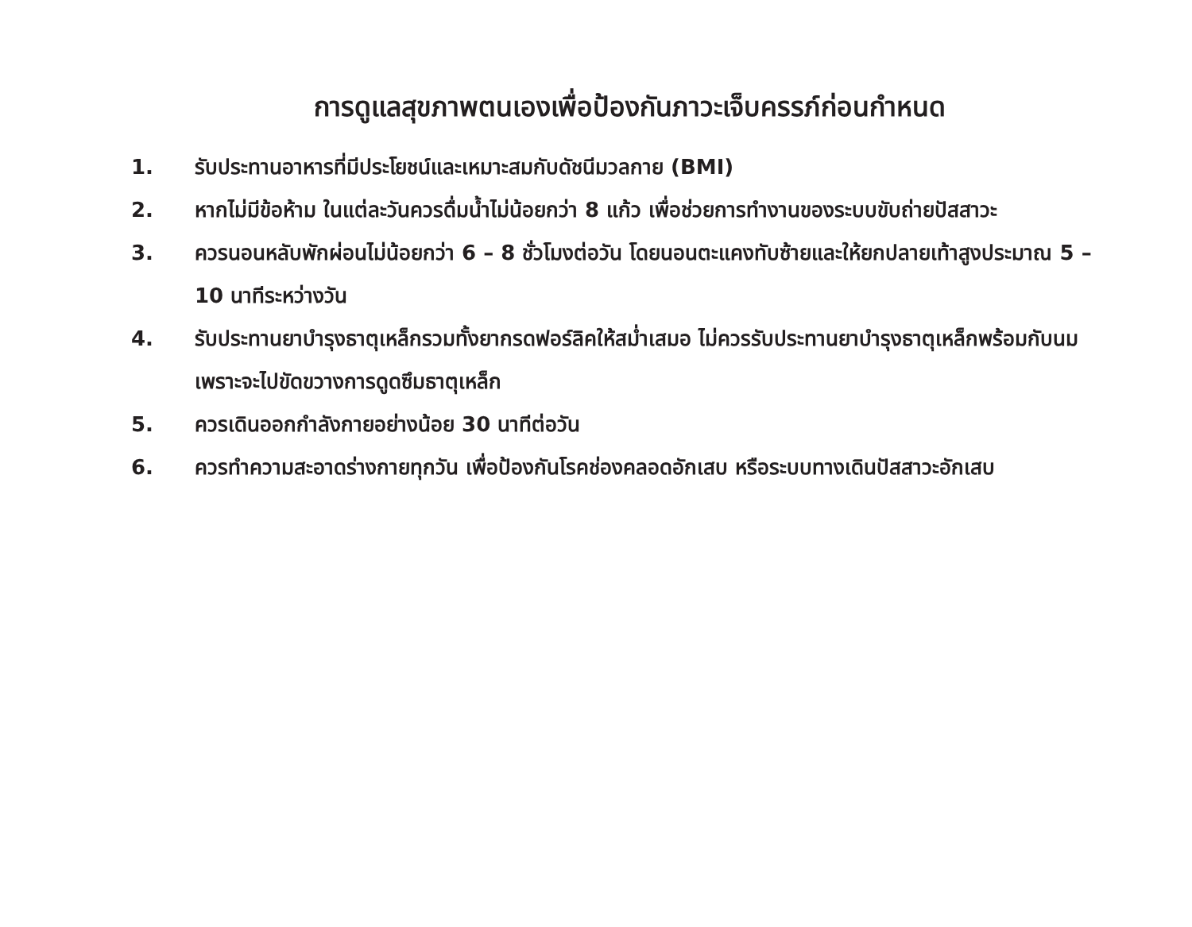การดูแลสุขภาพตนเองเพื่อป้องกันภาวะเจ็บครรภ์ก่อนกำหนด
1. รับประทานอาหารที่มีประโยชน์และเหมาะสมกับดัชนีมวลกาย (BMI)
2. หากไม่มีข้อห้าม ในแต่ละวันควรดื่มน้ำไม่น้อยกว่า 8 แก้ว เพื่อช่วยการทำงานของระบบขับถ่ายปัสสาวะ
3. ควรนอนหลับพักผ่อนไม่น้อยกว่า 6 – 8 ชั่วโมงต่อวัน โดยนอนตะแคงทับซ้ายและให้ยกปลายเท้าสูงประมาณ 5 – 10 นาทีระหว่างวัน
4. รับประทานยาบำรุงธาตุเหล็กรวมทั้งยากรดฟอร์ลิคให้สม่ำเสมอ ไม่ควรรับประทานยาบำรุงธาตุเหล็กพร้อมกับนม เพราะจะไปขัดขวางการดูดซึมธาตุเหล็ก
5. ควรเดินออกกำลังกายอย่างน้อย 30 นาทีต่อวัน
6. ควรทำความสะอาดร่างกายทุกวัน เพื่อป้องกันโรคช่องคลอดอักเสบ หรือระบบทางเดินปัสสาวะอักเสบ